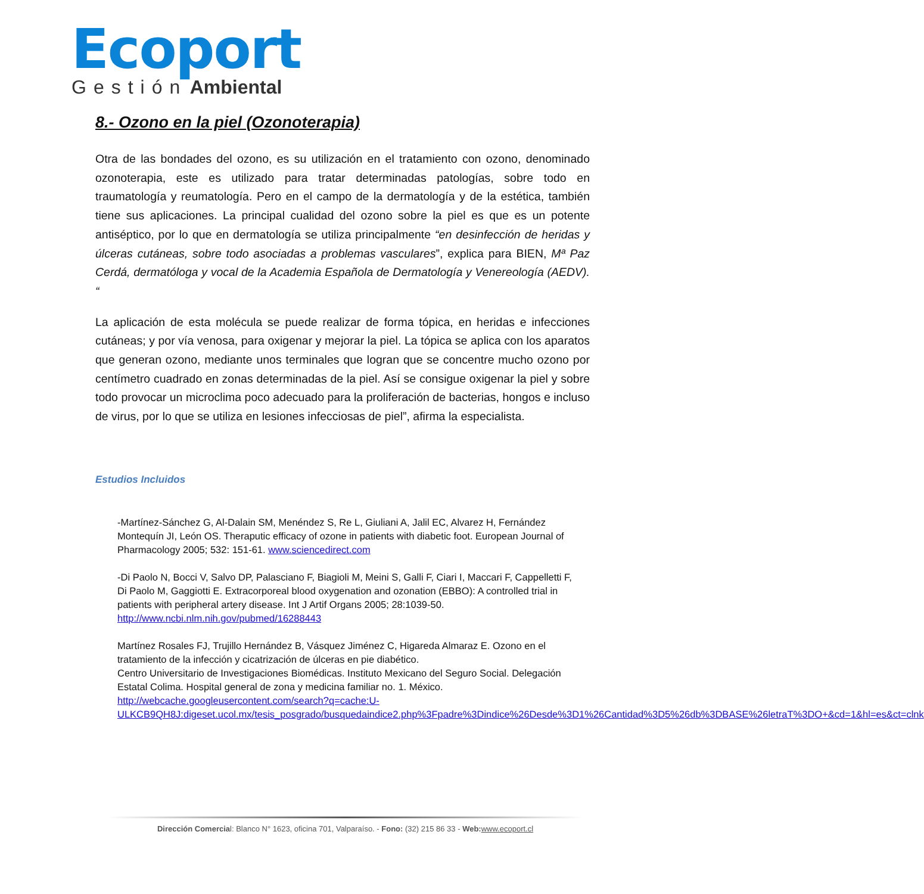Ecoport
Gestión Ambiental
8.- Ozono en la piel (Ozonoterapia)
Otra de las bondades del ozono, es su utilización en el tratamiento con ozono, denominado ozonoterapia, este es utilizado para tratar determinadas patologías, sobre todo en traumatología y reumatología. Pero en el campo de la dermatología y de la estética, también tiene sus aplicaciones. La principal cualidad del ozono sobre la piel es que es un potente antiséptico, por lo que en dermatología se utiliza principalmente “en desinfección de heridas y úlceras cutáneas, sobre todo asociadas a problemas vasculares”, explica para BIEN, Mª Paz Cerdá, dermatóloga y vocal de la Academia Española de Dermatología y Venereología (AEDV). “
La aplicación de esta molécula se puede realizar de forma tópica, en heridas e infecciones cutáneas; y por vía venosa, para oxigenar y mejorar la piel. La tópica se aplica con los aparatos que generan ozono, mediante unos terminales que logran que se concentre mucho ozono por centímetro cuadrado en zonas determinadas de la piel. Así se consigue oxigenar la piel y sobre todo provocar un microclima poco adecuado para la proliferación de bacterias, hongos e incluso de virus, por lo que se utiliza en lesiones infecciosas de piel”, afirma la especialista.
Estudios Incluidos
-Martínez-Sánchez G, Al-Dalain SM, Menéndez S, Re L, Giuliani A, Jalil EC, Alvarez H, Fernández Montequín JI, León OS. Theraputic efficacy of ozone in patients with diabetic foot. European Journal of Pharmacology 2005; 532: 151-61. www.sciencedirect.com
-Di Paolo N, Bocci V, Salvo DP, Palasciano F, Biagioli M, Meini S, Galli F, Ciari I, Maccari F, Cappelletti F, Di Paolo M, Gaggiotti E. Extracorporeal blood oxygenation and ozonation (EBBO): A controlled trial in patients with peripheral artery disease. Int J Artif Organs 2005; 28:1039-50. http://www.ncbi.nlm.nih.gov/pubmed/16288443
Martínez Rosales FJ, Trujillo Hernández B, Vásquez Jiménez C, Higareda Almaraz E. Ozono en el tratamiento de la infección y cicatrización de úlceras en pie diabético.
Centro Universitario de Investigaciones Biomédicas. Instituto Mexicano del Seguro Social. Delegación Estatal Colima. Hospital general de zona y medicina familiar no. 1. México.
http://webcache.googleusercontent.com/search?q=cache:U-ULKCB9QH8J:digeset.ucol.mx/tesis_posgrado/busquedaindice2.php%3Fpadre%3Dindice%26Desde%3D1%26Cantidad%3D5%26db%3DBASE%26letraT%3DO+&cd=1&hl=es&ct=clnk
Dirección Comercial: Blanco N° 1623, oficina 701, Valparaíso. - Fono: (32) 215 86 33 - Web: www.ecoport.cl